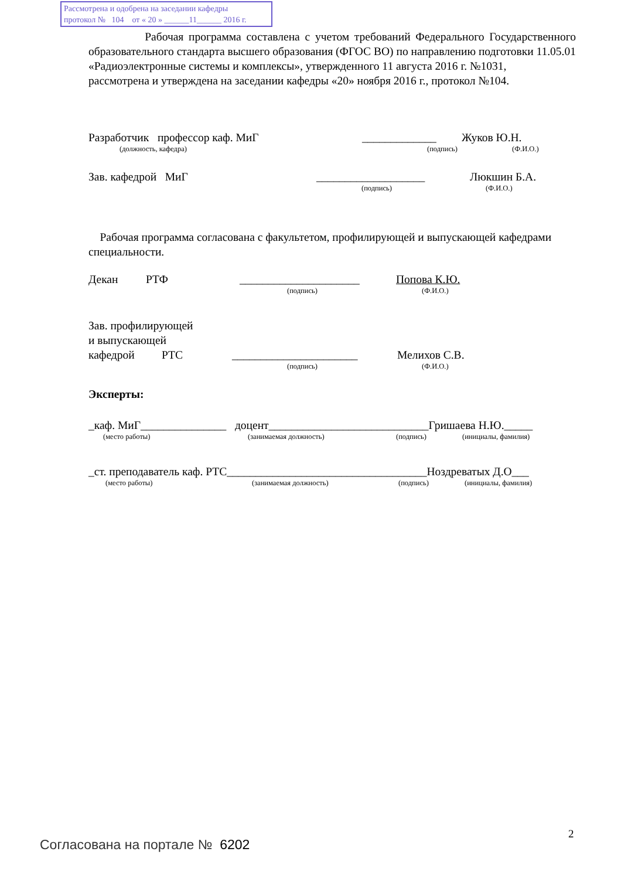Рассмотрена и одобрена на заседании кафедры
протокол № 104 от « 20 » ______11______ 2016 г.
Рабочая программа составлена с учетом требований Федерального Государственного образовательного стандарта высшего образования (ФГОС ВО) по направлению подготовки 11.05.01 «Радиоэлектронные системы и комплексы», утвержденного 11 августа 2016 г. №1031,
рассмотрена и утверждена на заседании кафедры «20» ноября 2016 г., протокол №104.
Разработчик профессор каф. МиГ _____________ Жуков Ю.Н.
(должность, кафедра) (подпись) (Ф.И.О.)
Зав. кафедрой МиГ ___________________ Люкшин Б.А.
(подпись) (Ф.И.О.)
Рабочая программа согласована с факультетом, профилирующей и выпускающей кафедрами специальности.
Декан РТФ _____________________ Попова К.Ю.
(подпись) (Ф.И.О.)
Зав. профилирующей
и выпускающей
кафедрой РТС ______________________ Мелихов С.В.
(подпись) (Ф.И.О.)
Эксперты:
_каф. МиГ_______________ доцент____________________________Гришаева Н.Ю._____
(место работы) (занимаемая должность) (подпись) (инициалы, фамилия)
_ст. преподаватель каф. РТС___________________________________Ноздреватых Д.О___
(место работы) (занимаемая должность) (подпись) (инициалы, фамилия)
2
Согласована на портале № 6202